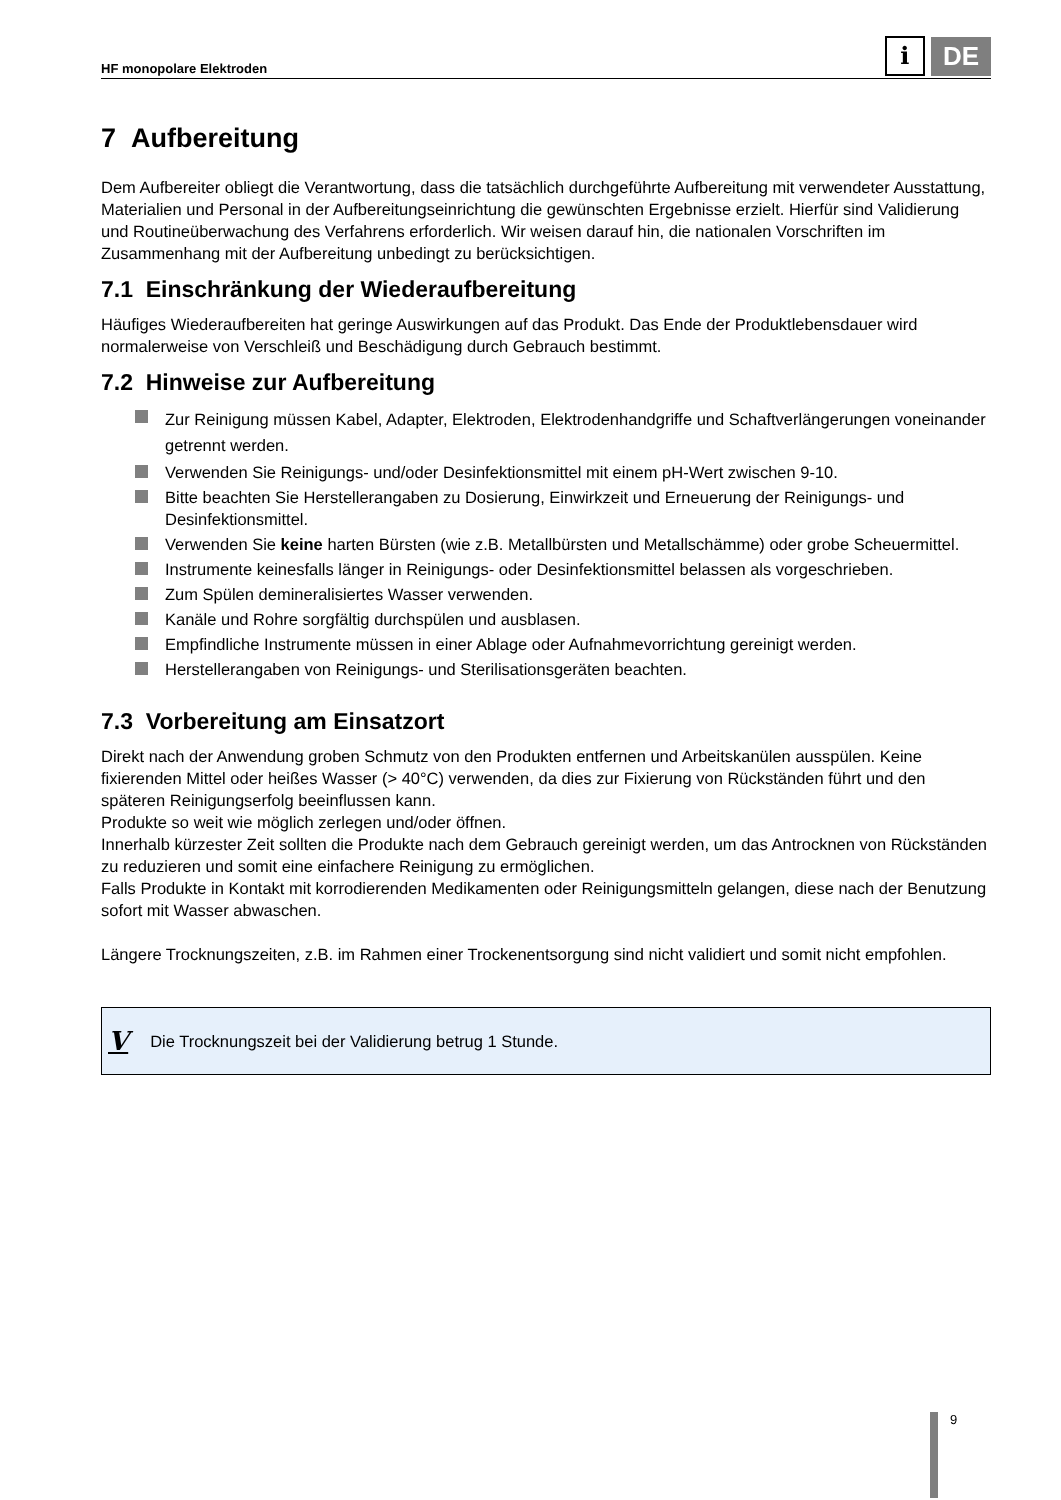HF monopolare Elektroden
i
DE
7 Aufbereitung
Dem Aufbereiter obliegt die Verantwortung, dass die tatsächlich durchgeführte Aufbereitung mit verwendeter Ausstattung, Materialien und Personal in der Aufbereitungseinrichtung die gewünschten Ergebnisse erzielt. Hierfür sind Validierung und Routineüberwachung des Verfahrens erforderlich. Wir weisen darauf hin, die nationalen Vorschriften im Zusammenhang mit der Aufbereitung unbedingt zu berücksichtigen.
7.1 Einschränkung der Wiederaufbereitung
Häufiges Wiederaufbereiten hat geringe Auswirkungen auf das Produkt. Das Ende der Produktlebensdauer wird normalerweise von Verschleiß und Beschädigung durch Gebrauch bestimmt.
7.2 Hinweise zur Aufbereitung
Zur Reinigung müssen Kabel, Adapter, Elektroden, Elektrodenhandgriffe und Schaftverlängerungen voneinander getrennt werden.
Verwenden Sie Reinigungs- und/oder Desinfektionsmittel mit einem pH-Wert zwischen 9-10.
Bitte beachten Sie Herstellerangaben zu Dosierung, Einwirkzeit und Erneuerung der Reinigungs- und Desinfektionsmittel.
Verwenden Sie keine harten Bürsten (wie z.B. Metallbürsten und Metallschämme) oder grobe Scheuermittel.
Instrumente keinesfalls länger in Reinigungs- oder Desinfektionsmittel belassen als vorgeschrieben.
Zum Spülen demineralisiertes Wasser verwenden.
Kanäle und Rohre sorgfältig durchspülen und ausblasen.
Empfindliche Instrumente müssen in einer Ablage oder Aufnahmevorrichtung gereinigt werden.
Herstellerangaben von Reinigungs- und Sterilisationsgeräten beachten.
7.3 Vorbereitung am Einsatzort
Direkt nach der Anwendung groben Schmutz von den Produkten entfernen und Arbeitskanülen ausspülen. Keine fixierenden Mittel oder heißes Wasser (> 40°C) verwenden, da dies zur Fixierung von Rückständen führt und den späteren Reinigungserfolg beeinflussen kann.
Produkte so weit wie möglich zerlegen und/oder öffnen.
Innerhalb kürzester Zeit sollten die Produkte nach dem Gebrauch gereinigt werden, um das Antrocknen von Rückständen zu reduzieren und somit eine einfachere Reinigung zu ermöglichen.
Falls Produkte in Kontakt mit korrodierenden Medikamenten oder Reinigungsmitteln gelangen, diese nach der Benutzung sofort mit Wasser abwaschen.
Längere Trocknungszeiten, z.B. im Rahmen einer Trockenentsorgung sind nicht validiert und somit nicht empfohlen.
V Die Trocknungszeit bei der Validierung betrug 1 Stunde.
9